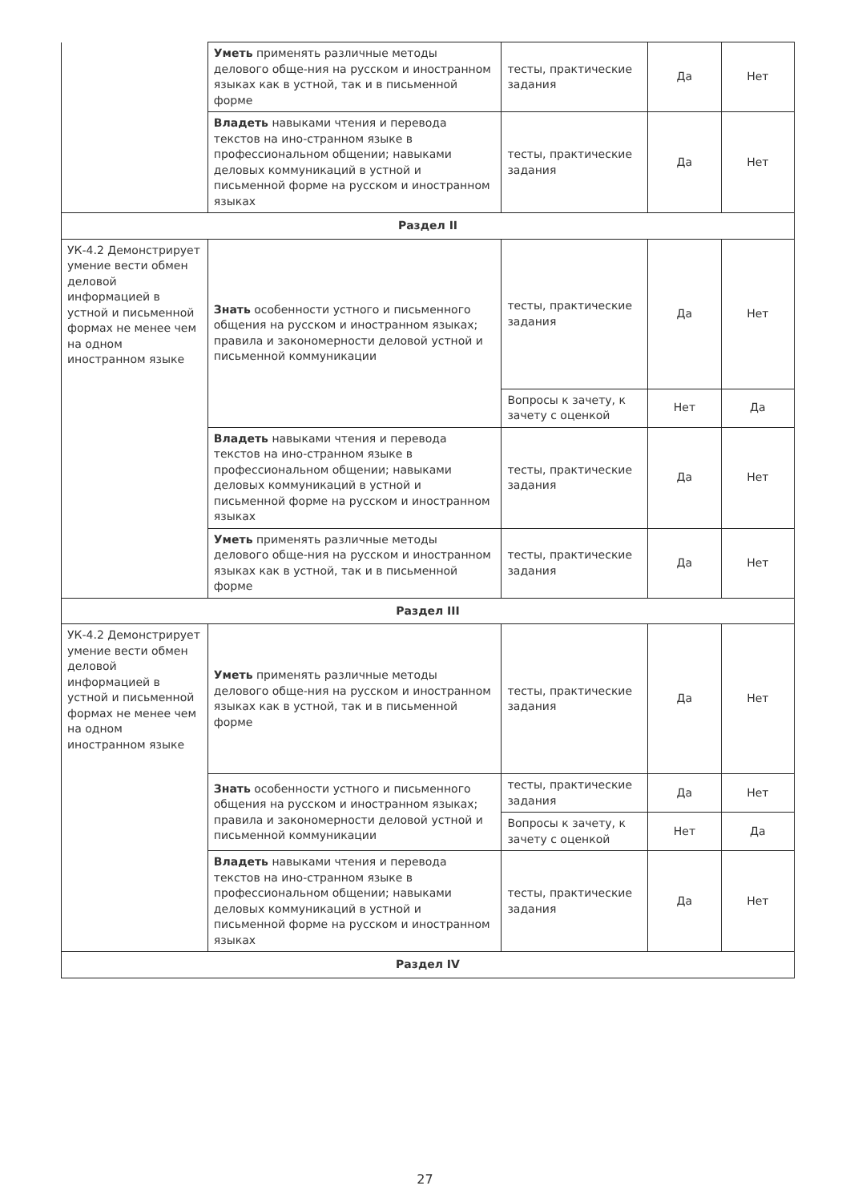| | Уметь применять различные методы делового обще-ния на русском и иностранном языках как в устной, так и в письменной форме | тесты, практические задания | Да | Нет |
| | Владеть навыками чтения и перевода текстов на ино-странном языке в профессиональном общении; навыками деловых коммуникаций в устной и письменной форме на русском и иностранном языках | тесты, практические задания | Да | Нет |
| Раздел II | | | | |
| УК-4.2 Демонстрирует умение вести обмен деловой информацией в устной и письменной формах не менее чем на одном иностранном языке | Знать особенности устного и письменного общения на русском и иностранном языках; правила и закономерности деловой устной и письменной коммуникации | тесты, практические задания | Да | Нет |
| | | Вопросы к зачету, к зачету с оценкой | Нет | Да |
| | Владеть навыками чтения и перевода текстов на ино-странном языке в профессиональном общении; навыками деловых коммуникаций в устной и письменной форме на русском и иностранном языках | тесты, практические задания | Да | Нет |
| | Уметь применять различные методы делового обще-ния на русском и иностранном языках как в устной, так и в письменной форме | тесты, практические задания | Да | Нет |
| Раздел III | | | | |
| УК-4.2 Демонстрирует умение вести обмен деловой информацией в устной и письменной формах не менее чем на одном иностранном языке | Уметь применять различные методы делового обще-ния на русском и иностранном языках как в устной, так и в письменной форме | тесты, практические задания | Да | Нет |
| | Знать особенности устного и письменного общения на русском и иностранном языках; правила и закономерности деловой устной и письменной коммуникации | тесты, практические задания | Да | Нет |
| | | Вопросы к зачету, к зачету с оценкой | Нет | Да |
| | Владеть навыками чтения и перевода текстов на ино-странном языке в профессиональном общении; навыками деловых коммуникаций в устной и письменной форме на русском и иностранном языках | тесты, практические задания | Да | Нет |
| Раздел IV | | | | |
27